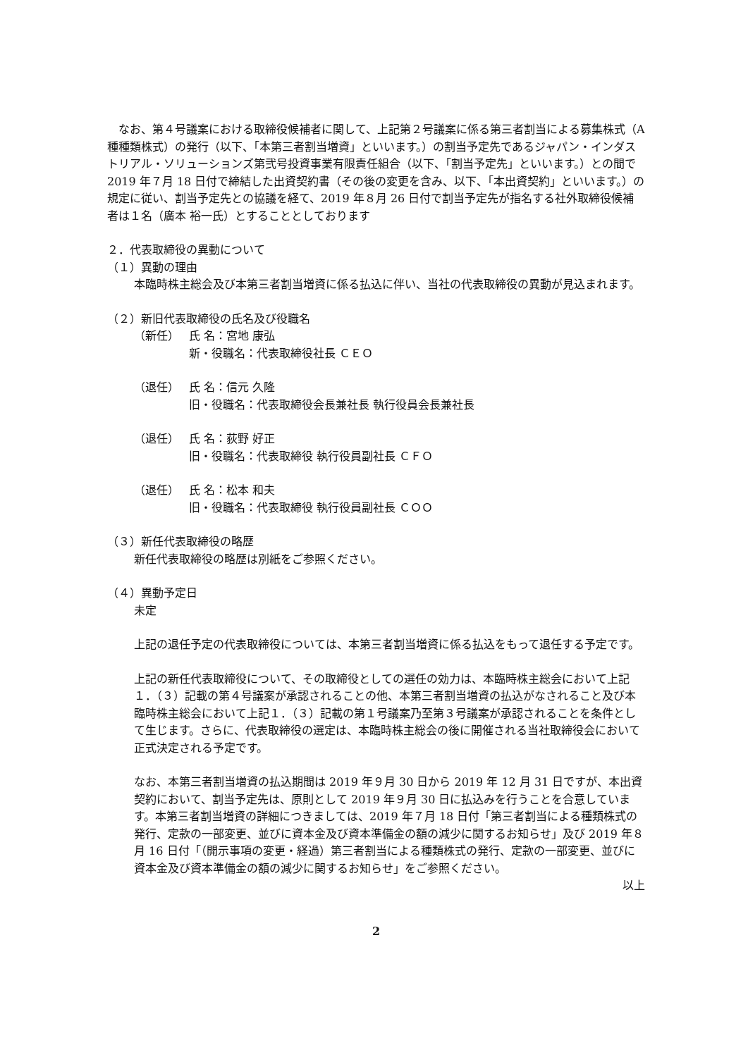なお、第４号議案における取締役候補者に関して、上記第２号議案に係る第三者割当による募集株式（A 種種類株式）の発行（以下、「本第三者割当増資」といいます。）の割当予定先であるジャパン・インダストリアル・ソリューションズ第弐号投資事業有限責任組合（以下、「割当予定先」といいます。）との間で 2019 年７月 18 日付で締結した出資契約書（その後の変更を含み、以下、「本出資契約」といいます。）の規定に従い、割当予定先との協議を経て、2019 年８月 26 日付で割当予定先が指名する社外取締役候補者は１名（廣本 裕一氏）とすることとしております
２．代表取締役の異動について
（１）異動の理由
本臨時株主総会及び本第三者割当増資に係る払込に伴い、当社の代表取締役の異動が見込まれます。
（２）新旧代表取締役の氏名及び役職名
（新任） 氏 名：宮地 康弘
新・役職名：代表取締役社長 ＣＥＯ
（退任） 氏 名：信元 久隆
旧・役職名：代表取締役会長兼社長 執行役員会長兼社長
（退任） 氏 名：荻野 好正
旧・役職名：代表取締役 執行役員副社長 ＣＦＯ
（退任） 氏 名：松本 和夫
旧・役職名：代表取締役 執行役員副社長 ＣＯＯ
（３）新任代表取締役の略歴
新任代表取締役の略歴は別紙をご参照ください。
（４）異動予定日
未定
上記の退任予定の代表取締役については、本第三者割当増資に係る払込をもって退任する予定です。
上記の新任代表取締役について、その取締役としての選任の効力は、本臨時株主総会において上記１．（３）記載の第４号議案が承認されることの他、本第三者割当増資の払込がなされること及び本臨時株主総会において上記１．（３）記載の第１号議案乃至第３号議案が承認されることを条件として生じます。さらに、代表取締役の選定は、本臨時株主総会の後に開催される当社取締役会において正式決定される予定です。
なお、本第三者割当増資の払込期間は 2019 年９月 30 日から 2019 年 12 月 31 日ですが、本出資契約において、割当予定先は、原則として 2019 年９月 30 日に払込みを行うことを合意しています。本第三者割当増資の詳細につきましては、2019 年７月 18 日付「第三者割当による種類株式の発行、定款の一部変更、並びに資本金及び資本準備金の額の減少に関するお知らせ」及び 2019 年８月 16 日付「（開示事項の変更・経過）第三者割当による種類株式の発行、定款の一部変更、並びに資本金及び資本準備金の額の減少に関するお知らせ」をご参照ください。
以上
2